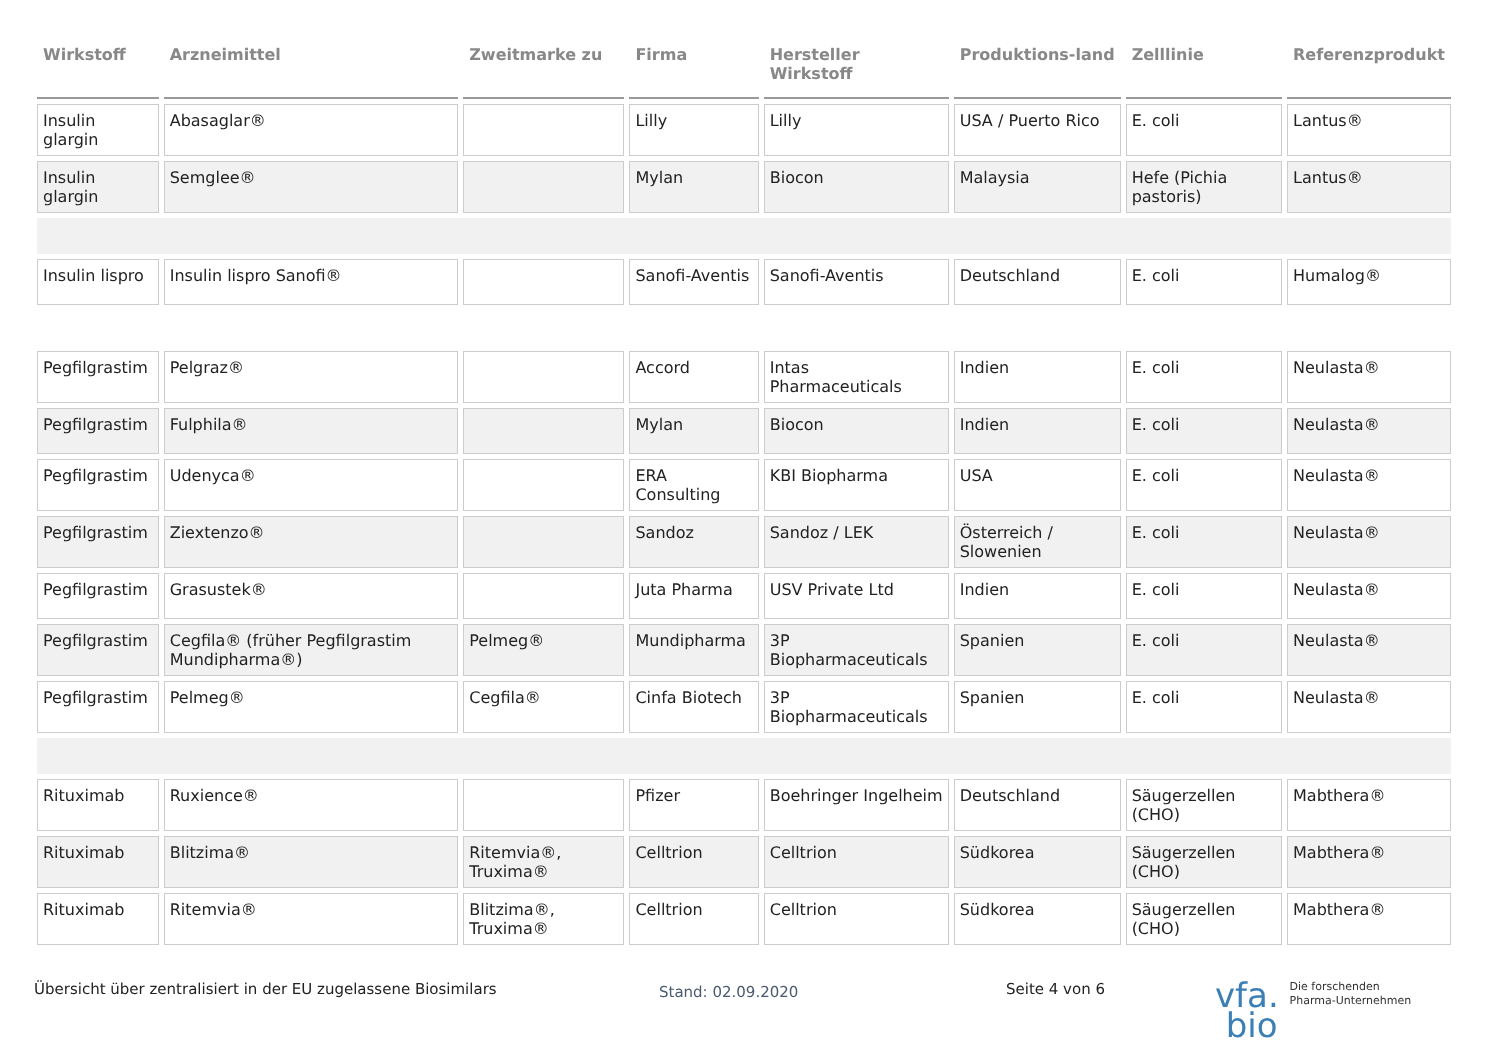| Wirkstoff | Arzneimittel | Zweitmarke zu | Firma | Hersteller Wirkstoff | Produktions-land | Zelllinie | Referenzprodukt |
| --- | --- | --- | --- | --- | --- | --- | --- |
| Insulin glargin | Abasaglar® | | Lilly | Lilly | USA / Puerto Rico | E. coli | Lantus® |
| Insulin glargin | Semglee® | | Mylan | Biocon | Malaysia | Hefe (Pichia pastoris) | Lantus® |
| Insulin lispro | Insulin lispro Sanofi® | | Sanofi-Aventis | Sanofi-Aventis | Deutschland | E. coli | Humalog® |
| Pegfilgrastim | Pelgraz® | | Accord | Intas Pharmaceuticals | Indien | E. coli | Neulasta® |
| Pegfilgrastim | Fulphila® | | Mylan | Biocon | Indien | E. coli | Neulasta® |
| Pegfilgrastim | Udenyca® | | ERA Consulting | KBI Biopharma | USA | E. coli | Neulasta® |
| Pegfilgrastim | Ziextenzo® | | Sandoz | Sandoz / LEK | Österreich / Slowenien | E. coli | Neulasta® |
| Pegfilgrastim | Grasustek® | | Juta Pharma | USV Private Ltd | Indien | E. coli | Neulasta® |
| Pegfilgrastim | Cegfila® (früher Pegfilgrastim Mundipharma®) | Pelmeg® | Mundipharma | 3P Biopharmaceuticals | Spanien | E. coli | Neulasta® |
| Pegfilgrastim | Pelmeg® | Cegfila® | Cinfa Biotech | 3P Biopharmaceuticals | Spanien | E. coli | Neulasta® |
| Rituximab | Ruxience® | | Pfizer | Boehringer Ingelheim | Deutschland | Säugerzellen (CHO) | Mabthera® |
| Rituximab | Blitzima® | Ritemvia®, Truxima® | Celltrion | Celltrion | Südkorea | Säugerzellen (CHO) | Mabthera® |
| Rituximab | Ritemvia® | Blitzima®, Truxima® | Celltrion | Celltrion | Südkorea | Säugerzellen (CHO) | Mabthera® |
Übersicht über zentralisiert in der EU zugelassene Biosimilars
Stand: 02.09.2020
Seite 4 von 6
vfa. Die forschenden
Pharma-Unternehmen
bio